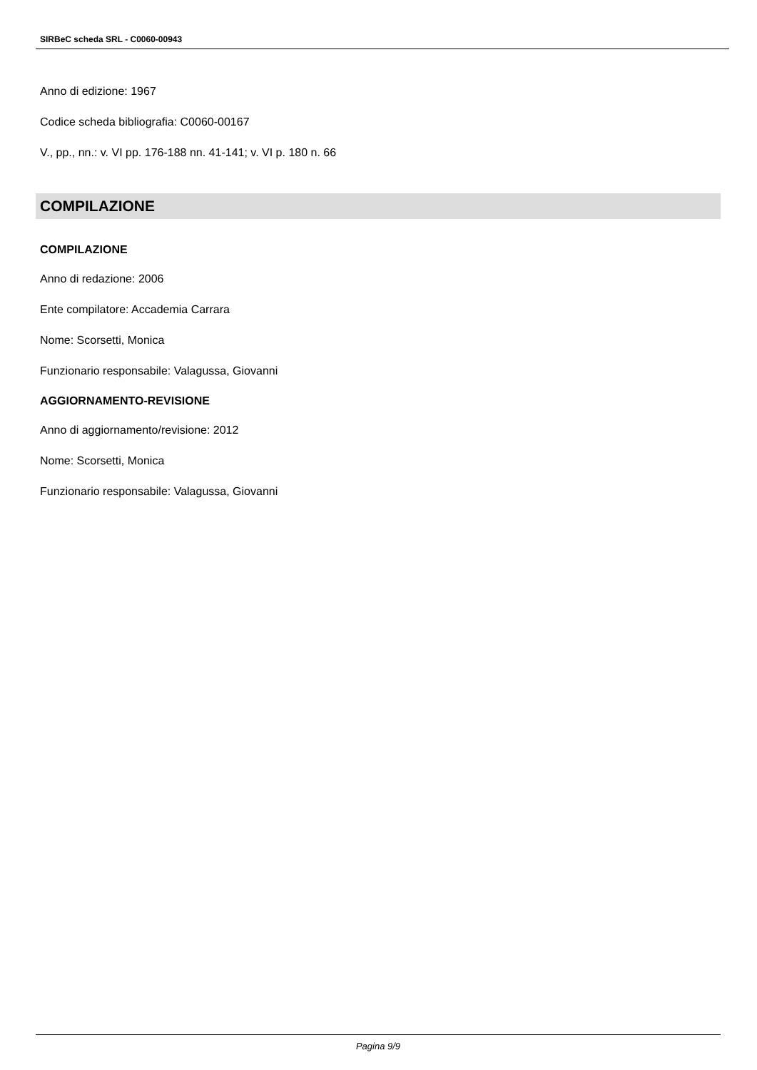SIRBeC scheda SRL - C0060-00943
Anno di edizione: 1967
Codice scheda bibliografia: C0060-00167
V., pp., nn.: v. VI pp. 176-188 nn. 41-141; v. VI p. 180 n. 66
COMPILAZIONE
COMPILAZIONE
Anno di redazione: 2006
Ente compilatore: Accademia Carrara
Nome: Scorsetti, Monica
Funzionario responsabile: Valagussa, Giovanni
AGGIORNAMENTO-REVISIONE
Anno di aggiornamento/revisione: 2012
Nome: Scorsetti, Monica
Funzionario responsabile: Valagussa, Giovanni
Pagina 9/9